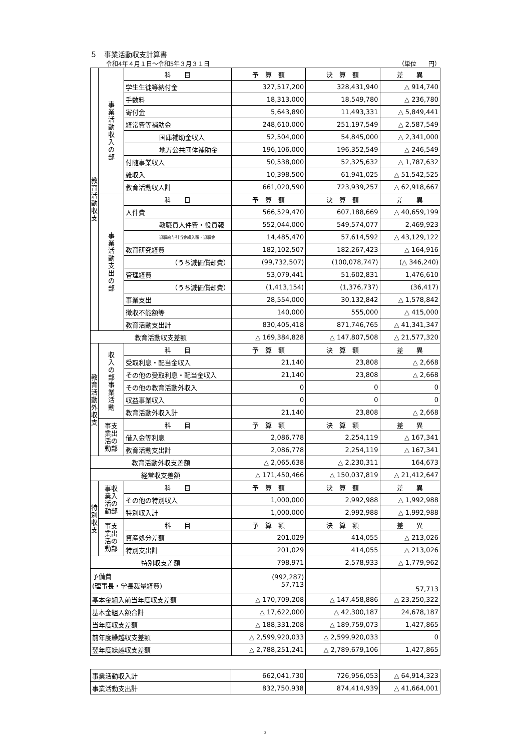５　事業活動収支計算書
令和4年４月１日～令和5年３月３１日 （単位　　円）
| 教 育 活 動 収 支 | 事 業 活 動 収 入 の 部 | 科 目 | 予 算 額 | 決 算 額 | 差 異 |
| | | 学生生徒等納付金 | 327,517,200 | 328,431,940 | △ 914,740 |
| | | 手数料 | 18,313,000 | 18,549,780 | △ 236,780 |
| | | 寄付金 | 5,643,890 | 11,493,331 | △ 5,849,441 |
| | | 経常費等補助金 | 248,610,000 | 251,197,549 | △ 2,587,549 |
| | | 国庫補助金収入 | 52,504,000 | 54,845,000 | △ 2,341,000 |
| | | 地方公共団体補助金 | 196,106,000 | 196,352,549 | △ 246,549 |
| | | 付随事業収入 | 50,538,000 | 52,325,632 | △ 1,787,632 |
| | | 雑収入 | 10,398,500 | 61,941,025 | △ 51,542,525 |
| | | 教育活動収入計 | 661,020,590 | 723,939,257 | △ 62,918,667 |
| | 事 業 活 動 支 出 の 部 | 科 目 | 予 算 額 | 決 算 額 | 差 異 |
| | | 人件費 | 566,529,470 | 607,188,669 | △ 40,659,199 |
| | | 教職員人件費・役員報 | 552,044,000 | 549,574,077 | 2,469,923 |
| | | 退職給与引当金繰入額・退職金 | 14,485,470 | 57,614,592 | △ 43,129,122 |
| | | 教育研究経費 | 182,102,507 | 182,267,423 | △ 164,916 |
| | | （うち減価償却費） | (99,732,507) | (100,078,747) | (△ 346,240) |
| | | 管理経費 | 53,079,441 | 51,602,831 | 1,476,610 |
| | | （うち減価償却費） | (1,413,154) | (1,376,737) | (36,417) |
| | | 事業支出 | 28,554,000 | 30,132,842 | △ 1,578,842 |
| | | 徴収不能額等 | 140,000 | 555,000 | △ 415,000 |
| | | 教育活動支出計 | 830,405,418 | 871,746,765 | △ 41,341,347 |
| 教育活動収支差額 | | | △ 169,384,828 | △ 147,807,508 | △ 21,577,320 |
| 教 育 活 動 外 収 支 | 収 入 の 部 事 業 活 動 | 科 目 | 予 算 額 | 決 算 額 | 差 異 |
| | | 受取利息・配当金収入 | 21,140 | 23,808 | △ 2,668 |
| | | その他の受取利息・配当金収入 | 21,140 | 23,808 | △ 2,668 |
| | | その他の教育活動外収入 | 0 | 0 | 0 |
| | | 収益事業収入 | 0 | 0 | 0 |
| | | 教育活動外収入計 | 21,140 | 23,808 | △ 2,668 |
| | 事支 業出 活の 動部 | 科 目 | 予 算 額 | 決 算 額 | 差 異 |
| | | 借入金等利息 | 2,086,778 | 2,254,119 | △ 167,341 |
| | | 教育活動支出計 | 2,086,778 | 2,254,119 | △ 167,341 |
| 教育活動外収支差額 | | | △ 2,065,638 | △ 2,230,311 | 164,673 |
| 経常収支差額 | | | △ 171,450,466 | △ 150,037,819 | △ 21,412,647 |
| 特 別 収 支 | 事収 業入 活の 動部 | 科 目 | 予 算 額 | 決 算 額 | 差 異 |
| | | その他の特別収入 | 1,000,000 | 2,992,988 | △ 1,992,988 |
| | | 特別収入計 | 1,000,000 | 2,992,988 | △ 1,992,988 |
| | 事支 業出 活の 動部 | 科 目 | 予 算 額 | 決 算 額 | 差 異 |
| | | 資産処分差額 | 201,029 | 414,055 | △ 213,026 |
| | | 特別支出計 | 201,029 | 414,055 | △ 213,026 |
| 特別収支差額 | | | 798,971 | 2,578,933 | △ 1,779,962 |
| 予備費 (理事長・学長裁量経費) | | | (992,287) 57,713 | | 57,713 |
| 基本金組入前当年度収支差額 | | | △ 170,709,208 | △ 147,458,886 | △ 23,250,322 |
| 基本金組入額合計 | | | △ 17,622,000 | △ 42,300,187 | 24,678,187 |
| 当年度収支差額 | | | △ 188,331,208 | △ 189,759,073 | 1,427,865 |
| 前年度繰越収支差額 | | | △ 2,599,920,033 | △ 2,599,920,033 | 0 |
| 翌年度繰越収支差額 | | | △ 2,788,251,241 | △ 2,789,679,106 | 1,427,865 |
| 事業活動収入計 | 662,041,730 | 726,956,053 | △ 64,914,323 |
| 事業活動支出計 | 832,750,938 | 874,414,939 | △ 41,664,001 |
3